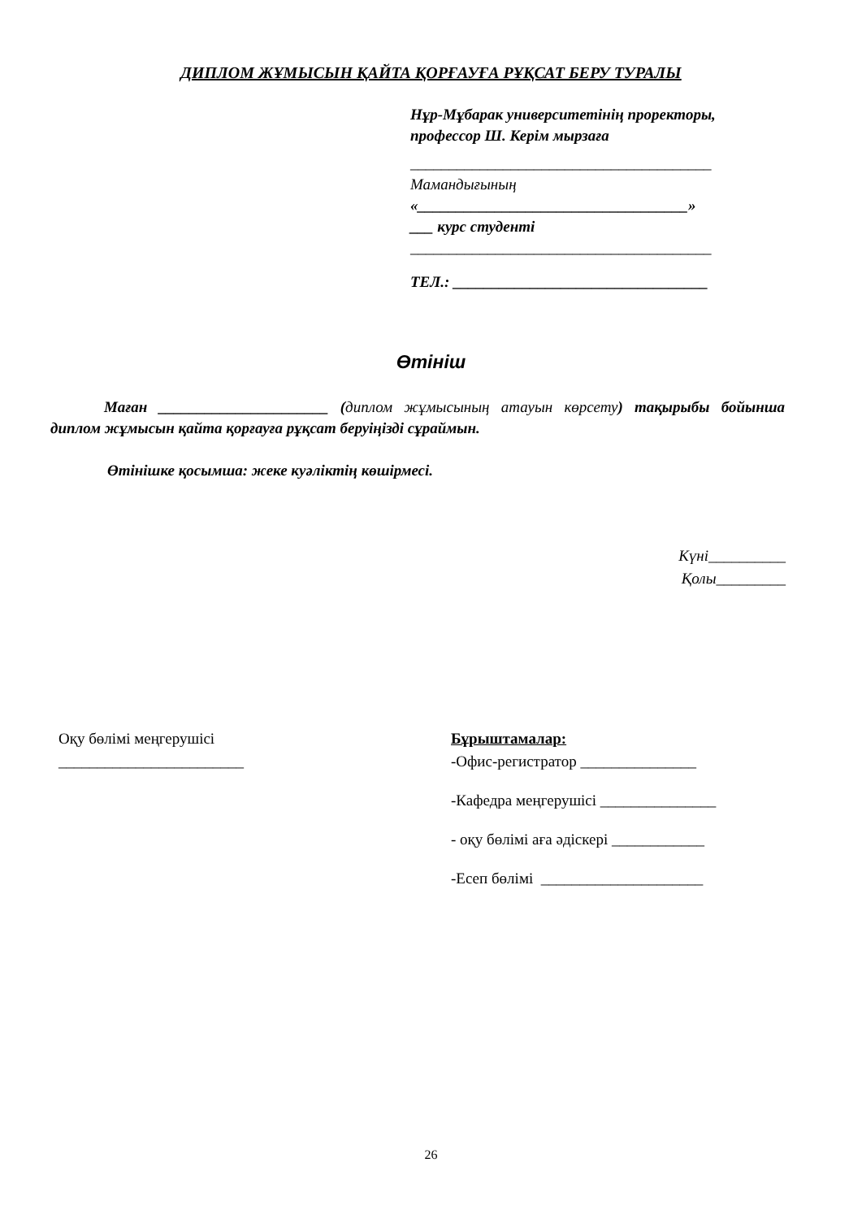ДИПЛОМ ЖҰМЫСЫН ҚАЙТА ҚОРҒАУҒА РҰҚСАТ БЕРУ ТУРАЛЫ
Нұр-Мұбарак университетінің проректоры, профессор Ш. Керім мырзаға
_______________________________________
Мамандығының
«___________________________________»
___ курс студенті
_______________________________________
ТЕЛ.: _________________________________
Өтініш
Маған ______________________ (диплом жұмысының атауын көрсету) тақырыбы бойынша диплом жұмысын қайта қорғауға рұқсат беруіңізді сұраймын.
Өтінішке қосымша: жеке куәліктің көшірмесі.
Күні__________
Қолы_________
Оқу бөлімі меңгерушісі
________________________
Бұрыштамалар:
-Офис-регистратор _______________
-Кафедра меңгерушісі _______________
- оқу бөлімі аға әдіскері ____________
-Есеп бөлімі _____________________
26